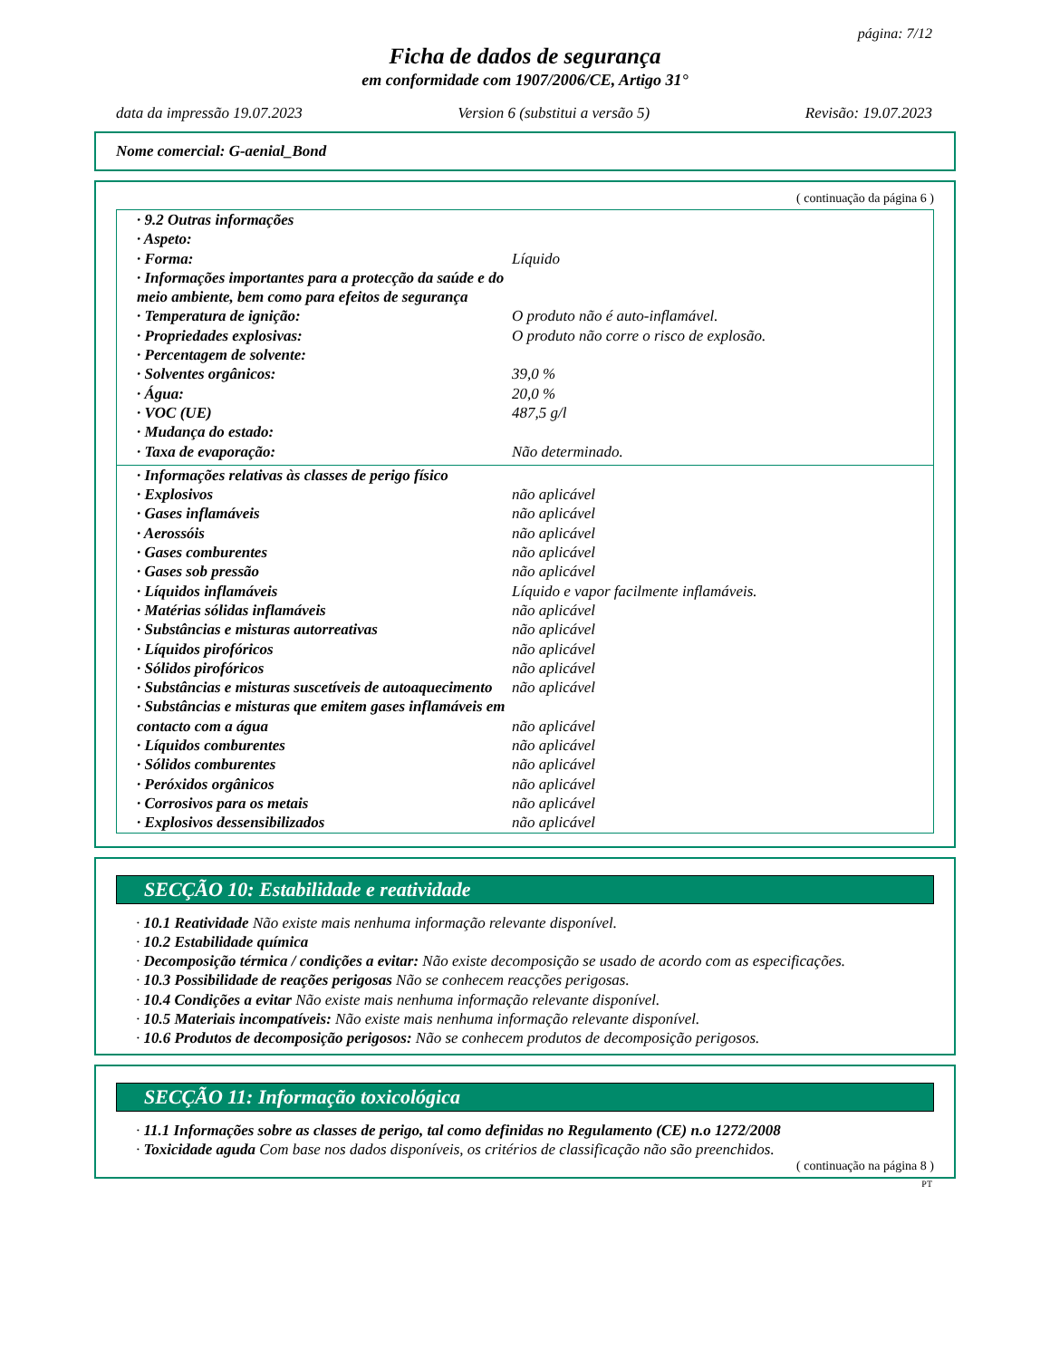página: 7/12
Ficha de dados de segurança
em conformidade com 1907/2006/CE, Artigo 31°
data da impressão 19.07.2023 Version 6 (substitui a versão 5) Revisão: 19.07.2023
Nome comercial: G-aenial_Bond
( continuação da página 6 )
| · 9.2 Outras informações | |
| · Aspeto: | |
| · Forma: | Líquido |
| · Informações importantes para a protecção da saúde e do meio ambiente, bem como para efeitos de segurança | |
| · Temperatura de ignição: | O produto não é auto-inflamável. |
| · Propriedades explosivas: | O produto não corre o risco de explosão. |
| · Percentagem de solvente: | |
| · Solventes orgânicos: | 39,0 % |
| · Água: | 20,0 % |
| · VOC (UE) | 487,5 g/l |
| · Mudança do estado: | |
| · Taxa de evaporação: | Não determinado. |
| · Informações relativas às classes de perigo físico | |
| · Explosivos | não aplicável |
| · Gases inflamáveis | não aplicável |
| · Aerossóis | não aplicável |
| · Gases comburentes | não aplicável |
| · Gases sob pressão | não aplicável |
| · Líquidos inflamáveis | Líquido e vapor facilmente inflamáveis. |
| · Matérias sólidas inflamáveis | não aplicável |
| · Substâncias e misturas autorreativas | não aplicável |
| · Líquidos pirofóricos | não aplicável |
| · Sólidos pirofóricos | não aplicável |
| · Substâncias e misturas suscetíveis de autoaquecimento | não aplicável |
| · Substâncias e misturas que emitem gases inflamáveis em contacto com a água | não aplicável |
| · Líquidos comburentes | não aplicável |
| · Sólidos comburentes | não aplicável |
| · Peróxidos orgânicos | não aplicável |
| · Corrosivos para os metais | não aplicável |
| · Explosivos dessensibilizados | não aplicável |
SECÇÃO 10: Estabilidade e reatividade
· 10.1 Reatividade Não existe mais nenhuma informação relevante disponível.
· 10.2 Estabilidade química
· Decomposição térmica / condições a evitar: Não existe decomposição se usado de acordo com as especificações.
· 10.3 Possibilidade de reações perigosas Não se conhecem reacções perigosas.
· 10.4 Condições a evitar Não existe mais nenhuma informação relevante disponível.
· 10.5 Materiais incompatíveis: Não existe mais nenhuma informação relevante disponível.
· 10.6 Produtos de decomposição perigosos: Não se conhecem produtos de decomposição perigosos.
SECÇÃO 11: Informação toxicológica
· 11.1 Informações sobre as classes de perigo, tal como definidas no Regulamento (CE) n.o 1272/2008
· Toxicidade aguda Com base nos dados disponíveis, os critérios de classificação não são preenchidos.
( continuação na página 8 )
PT